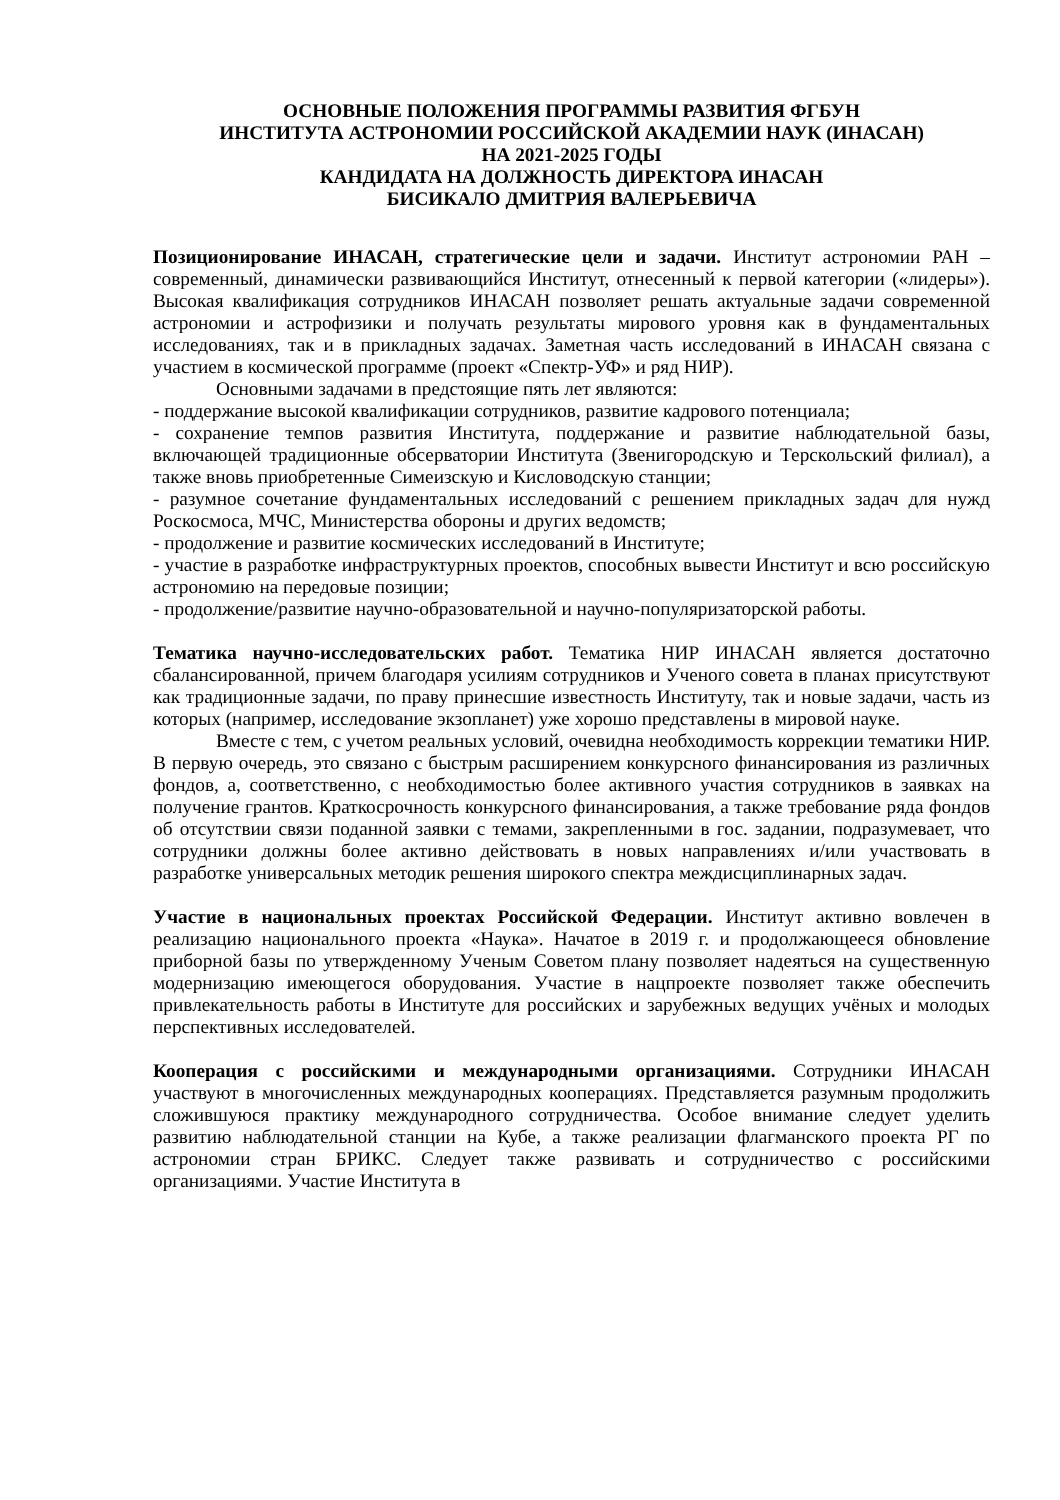ОСНОВНЫЕ ПОЛОЖЕНИЯ ПРОГРАММЫ РАЗВИТИЯ ФГБУН
ИНСТИТУТА АСТРОНОМИИ РОССИЙСКОЙ АКАДЕМИИ НАУК (ИНАСАН)
НА 2021-2025 ГОДЫ
КАНДИДАТА НА ДОЛЖНОСТЬ ДИРЕКТОРА ИНАСАН
БИСИКАЛО ДМИТРИЯ ВАЛЕРЬЕВИЧА
Позиционирование ИНАСАН, стратегические цели и задачи. Институт астрономии РАН – современный, динамически развивающийся Институт, отнесенный к первой категории («лидеры»). Высокая квалификация сотрудников ИНАСАН позволяет решать актуальные задачи современной астрономии и астрофизики и получать результаты мирового уровня как в фундаментальных исследованиях, так и в прикладных задачах. Заметная часть исследований в ИНАСАН связана с участием в космической программе (проект «Спектр-УФ» и ряд НИР).
Основными задачами в предстоящие пять лет являются:
- поддержание высокой квалификации сотрудников, развитие кадрового потенциала;
- сохранение темпов развития Института, поддержание и развитие наблюдательной базы, включающей традиционные обсерватории Института (Звенигородскую и Терскольский филиал), а также вновь приобретенные Симеизскую и Кисловодскую станции;
- разумное сочетание фундаментальных исследований с решением прикладных задач для нужд Роскосмоса, МЧС, Министерства обороны и других ведомств;
- продолжение и развитие космических исследований в Институте;
- участие в разработке инфраструктурных проектов, способных вывести Институт и всю российскую астрономию на передовые позиции;
- продолжение/развитие научно-образовательной и научно-популяризаторской работы.
Тематика научно-исследовательских работ. Тематика НИР ИНАСАН является достаточно сбалансированной, причем благодаря усилиям сотрудников и Ученого совета в планах присутствуют как традиционные задачи, по праву принесшие известность Институту, так и новые задачи, часть из которых (например, исследование экзопланет) уже хорошо представлены в мировой науке.
Вместе с тем, с учетом реальных условий, очевидна необходимость коррекции тематики НИР. В первую очередь, это связано с быстрым расширением конкурсного финансирования из различных фондов, а, соответственно, с необходимостью более активного участия сотрудников в заявках на получение грантов. Краткосрочность конкурсного финансирования, а также требование ряда фондов об отсутствии связи поданной заявки с темами, закрепленными в гос. задании, подразумевает, что сотрудники должны более активно действовать в новых направлениях и/или участвовать в разработке универсальных методик решения широкого спектра междисциплинарных задач.
Участие в национальных проектах Российской Федерации. Институт активно вовлечен в реализацию национального проекта «Наука». Начатое в 2019 г. и продолжающееся обновление приборной базы по утвержденному Ученым Советом плану позволяет надеяться на существенную модернизацию имеющегося оборудования. Участие в нацпроекте позволяет также обеспечить привлекательность работы в Институте для российских и зарубежных ведущих учёных и молодых перспективных исследователей.
Кооперация с российскими и международными организациями. Сотрудники ИНАСАН участвуют в многочисленных международных кооперациях. Представляется разумным продолжить сложившуюся практику международного сотрудничества. Особое внимание следует уделить развитию наблюдательной станции на Кубе, а также реализации флагманского проекта РГ по астрономии стран БРИКС. Следует также развивать и сотрудничество с российскими организациями. Участие Института в